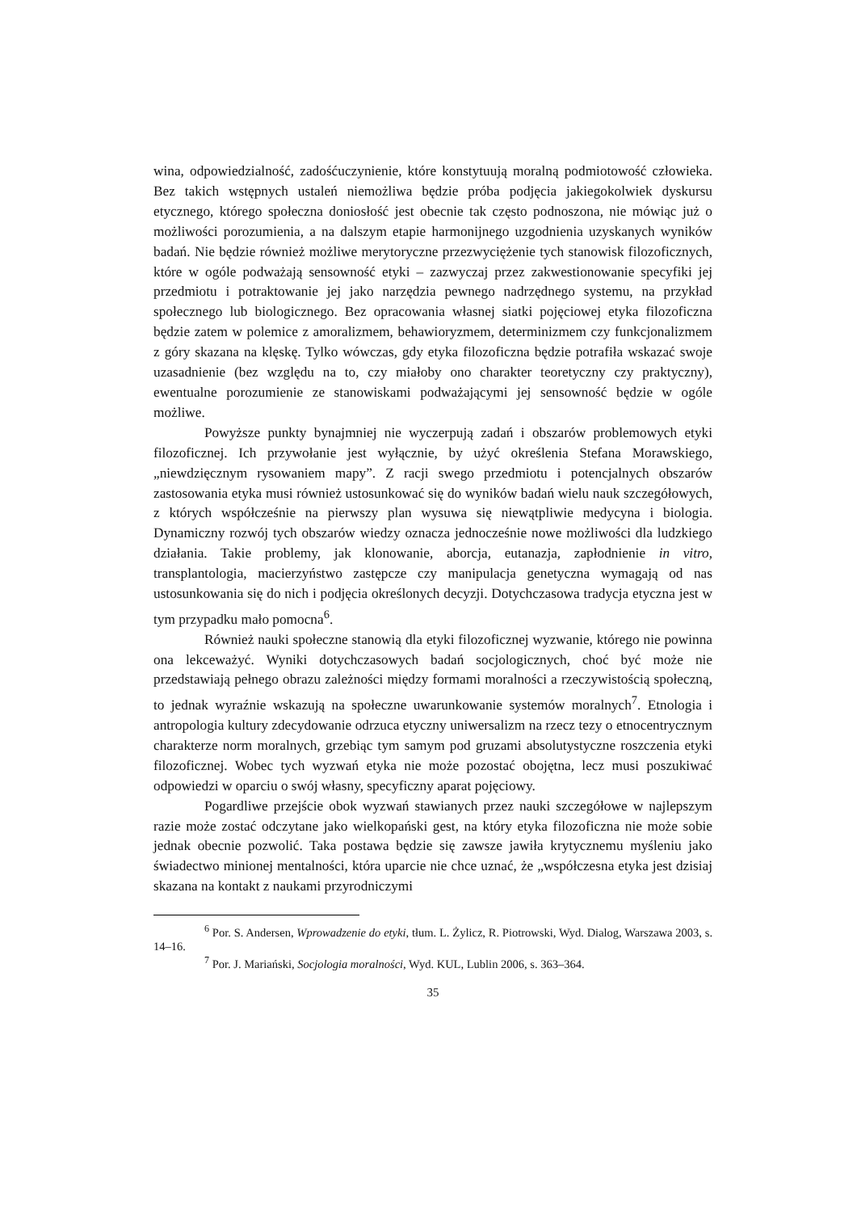wina, odpowiedzialność, zadośćuczynienie, które konstytuują moralną podmiotowość człowieka. Bez takich wstępnych ustaleń niemożliwa będzie próba podjęcia jakiegokolwiek dyskursu etycznego, którego społeczna doniosłość jest obecnie tak często podnoszona, nie mówiąc już o możliwości porozumienia, a na dalszym etapie harmonijnego uzgodnienia uzyskanych wyników badań. Nie będzie również możliwe merytoryczne przezwyciężenie tych stanowisk filozoficznych, które w ogóle podważają sensowność etyki – zazwyczaj przez zakwestionowanie specyfiki jej przedmiotu i potraktowanie jej jako narzędzia pewnego nadrzędnego systemu, na przykład społecznego lub biologicznego. Bez opracowania własnej siatki pojęciowej etyka filozoficzna będzie zatem w polemice z amoralizmem, behawioryzmem, determinizmem czy funkcjonalizmem z góry skazana na klęskę. Tylko wówczas, gdy etyka filozoficzna będzie potrafiła wskazać swoje uzasadnienie (bez względu na to, czy miałoby ono charakter teoretyczny czy praktyczny), ewentualne porozumienie ze stanowiskami podważającymi jej sensowność będzie w ogóle możliwe.
Powyższe punkty bynajmniej nie wyczerpują zadań i obszarów problemowych etyki filozoficznej. Ich przywołanie jest wyłącznie, by użyć określenia Stefana Morawskiego, „niewdzięcznym rysowaniem mapy”. Z racji swego przedmiotu i potencjalnych obszarów zastosowania etyka musi również ustosunkować się do wyników badań wielu nauk szczegółowych, z których współcześnie na pierwszy plan wysuwa się niewątpliwie medycyna i biologia. Dynamiczny rozwój tych obszarów wiedzy oznacza jednocześnie nowe możliwości dla ludzkiego działania. Takie problemy, jak klonowanie, aborcja, eutanazja, zapłodnienie in vitro, transplantologia, macierzyństwo zastępcze czy manipulacja genetyczna wymagają od nas ustosunkowania się do nich i podjęcia określonych decyzji. Dotychczasowa tradycja etyczna jest w tym przypadku mało pomocna<sup>6</sup>.
Również nauki społeczne stanowią dla etyki filozoficznej wyzwanie, którego nie powinna ona lekceważyć. Wyniki dotychczasowych badań socjologicznych, choć być może nie przedstawiają pełnego obrazu zależności między formami moralności a rzeczywistością społeczną, to jednak wyraźnie wskazują na społeczne uwarunkowanie systemów moralnych<sup>7</sup>. Etnologia i antropologia kultury zdecydowanie odrzuca etyczny uniwersalizm na rzecz tezy o etnocentrycznym charakterze norm moralnych, grzebiąc tym samym pod gruzami absolutystyczne roszczenia etyki filozoficznej. Wobec tych wyzwań etyka nie może pozostać obojętna, lecz musi poszukiwać odpowiedzi w oparciu o swój własny, specyficzny aparat pojęciowy.
Pogardliwe przejście obok wyzwań stawianych przez nauki szczegółowe w najlepszym razie może zostać odczytane jako wielkopański gest, na który etyka filozoficzna nie może sobie jednak obecnie pozwolić. Taka postawa będzie się zawsze jawiła krytycznemu myśleniu jako świadectwo minionej mentalności, która uparcie nie chce uznać, że „współczesna etyka jest dzisiaj skazana na kontakt z naukami przyrodniczymi
<sup>6</sup> Por. S. Andersen, Wprowadzenie do etyki, tłum. L. Żylicz, R. Piotrowski, Wyd. Dialog, Warszawa 2003, s. 14–16.
<sup>7</sup> Por. J. Mariański, Socjologia moralności, Wyd. KUL, Lublin 2006, s. 363–364.
35